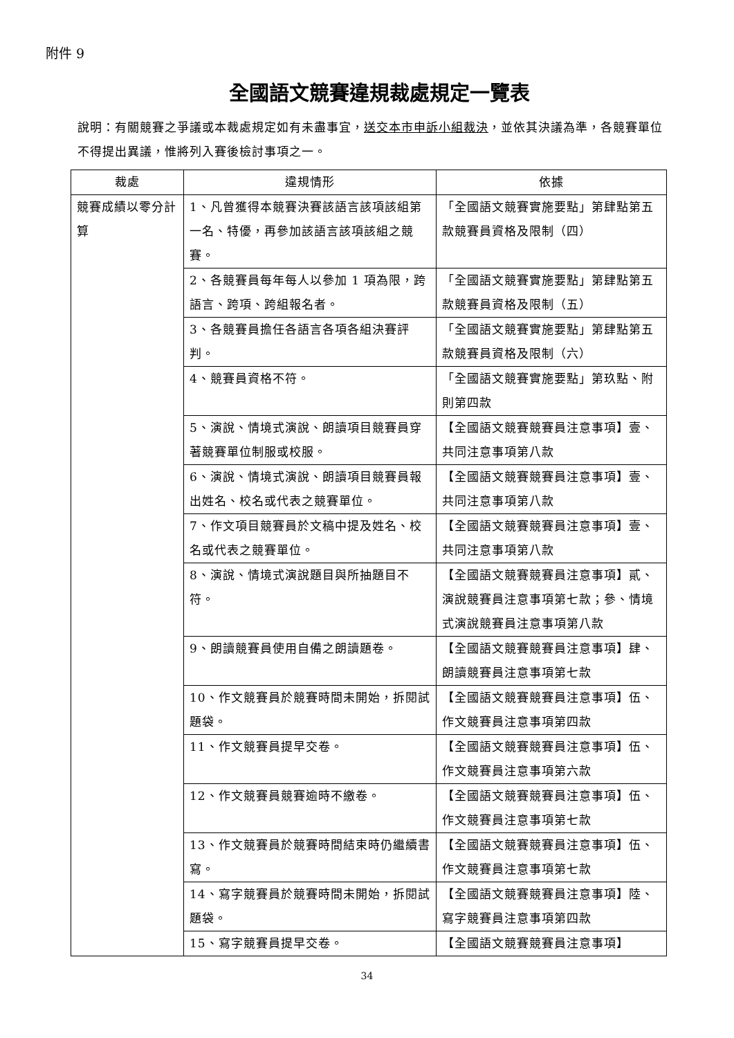附件 9
全國語文競賽違規裁處規定一覽表
說明：有關競賽之爭議或本裁處規定如有未盡事宜，送交本市申訴小組裁決，並依其決議為準，各競賽單位不得提出異議，惟將列入賽後檢討事項之一。
| 裁處 | 違規情形 | 依據 |
| --- | --- | --- |
| 競賽成績以零分計算 | 1、凡曾獲得本競賽決賽該語言該項該組第一名、特優，再參加該語言該項該組之競賽。 | 「全國語文競賽實施要點」第肆點第五款競賽員資格及限制（四） |
| | 2、各競賽員每年每人以參加 1 項為限，跨語言、跨項、跨組報名者。 | 「全國語文競賽實施要點」第肆點第五款競賽員資格及限制（五） |
| | 3、各競賽員擔任各語言各項各組決賽評判。 | 「全國語文競賽實施要點」第肆點第五款競賽員資格及限制（六） |
| | 4、競賽員資格不符。 | 「全國語文競賽實施要點」第玖點、附則第四款 |
| | 5、演說、情境式演說、朗讀項目競賽員穿著競賽單位制服或校服。 | 【全國語文競賽競賽員注意事項】壹、共同注意事項第八款 |
| | 6、演說、情境式演說、朗讀項目競賽員報出姓名、校名或代表之競賽單位。 | 【全國語文競賽競賽員注意事項】壹、共同注意事項第八款 |
| | 7、作文項目競賽員於文稿中提及姓名、校名或代表之競賽單位。 | 【全國語文競賽競賽員注意事項】壹、共同注意事項第八款 |
| | 8、演說、情境式演說題目與所抽題目不符。 | 【全國語文競賽競賽員注意事項】貳、演說競賽員注意事項第七款；參、情境式演說競賽員注意事項第八款 |
| | 9、朗讀競賽員使用自備之朗讀題卷。 | 【全國語文競賽競賽員注意事項】肆、朗讀競賽員注意事項第七款 |
| | 10、作文競賽員於競賽時間未開始，拆閱試題袋。 | 【全國語文競賽競賽員注意事項】伍、作文競賽員注意事項第四款 |
| | 11、作文競賽員提早交卷。 | 【全國語文競賽競賽員注意事項】伍、作文競賽員注意事項第六款 |
| | 12、作文競賽員競賽逾時不繳卷。 | 【全國語文競賽競賽員注意事項】伍、作文競賽員注意事項第七款 |
| | 13、作文競賽員於競賽時間結束時仍繼續書寫。 | 【全國語文競賽競賽員注意事項】伍、作文競賽員注意事項第七款 |
| | 14、寫字競賽員於競賽時間未開始，拆閱試題袋。 | 【全國語文競賽競賽員注意事項】陸、寫字競賽員注意事項第四款 |
| | 15、寫字競賽員提早交卷。 | 【全國語文競賽競賽員注意事項】 |
34